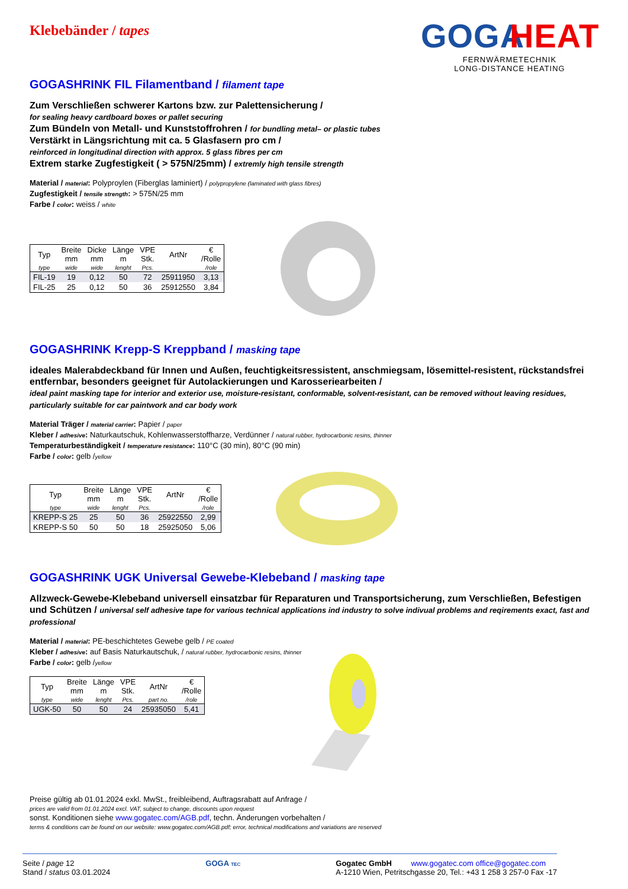Klebebänder / tapes
GOGA
HEAT
FERNWÄRMETECHNIK
LONG-DISTANCE HEATING
GOGASHRINK FIL Filamentband / filament tape
Zum Verschließen schwerer Kartons bzw. zur Palettensicherung /
for sealing heavy cardboard boxes or pallet securing
Zum Bündeln von Metall- und Kunststoffrohren / for bundling metal– or plastic tubes
Verstärkt in Längsrichtung mit ca. 5 Glasfasern pro cm /
reinforced in longitudinal direction with approx. 5 glass fibres per cm
Extrem starke Zugfestigkeit ( > 575N/25mm) / extremly high tensile strength
Material / material: Polyproylen (Fiberglas laminiert) / polypropylene (laminated with glass fibres)
Zugfestigkeit / tensile strength: > 575N/25 mm
Farbe / color: weiss / white
| Typ | Breite mm | Dicke mm | Länge m | VPE Stk. | ArtNr | € /Rolle |
| --- | --- | --- | --- | --- | --- | --- |
| type | wide | wide | lenght | Pcs. | | /role |
| FIL-19 | 19 | 0,12 | 50 | 72 | 25911950 | 3,13 |
| FIL-25 | 25 | 0,12 | 50 | 36 | 25912550 | 3,84 |
GOGASHRINK Krepp-S Kreppband / masking tape
ideales Malerabdeckband für Innen und Außen, feuchtigkeitsressistent, anschmiegsam, lösemittel-resistent, rückstandsfrei entfernbar, besonders geeignet für Autolackierungen und Karosseriearbeiten /
ideal paint masking tape for interior and exterior use, moisture-resistant, conformable, solvent-resistant, can be removed without leaving residues, particularly suitable for car paintwork and car body work
Material Träger / material carrier: Papier / paper
Kleber / adhesive: Naturkautschuk, Kohlenwasserstoffharze, Verdünner / natural rubber, hydrocarbonic resins, thinner
Temperaturbeständigkeit / temperature resistance: 110°C (30 min), 80°C (90 min)
Farbe / color: gelb /yellow
| Typ | Breite mm | Länge m | VPE Stk. | ArtNr | € /Rolle |
| --- | --- | --- | --- | --- | --- |
| type | wide | lenght | Pcs. | | /role |
| KREPP-S 25 | 25 | 50 | 36 | 25922550 | 2,99 |
| KREPP-S 50 | 50 | 50 | 18 | 25925050 | 5,06 |
GOGASHRINK UGK Universal Gewebe-Klebeband / masking tape
Allzweck-Gewebe-Klebeband universell einsatzbar für Reparaturen und Transportsicherung, zum Verschließen, Befestigen und Schützen / universal self adhesive tape for various technical applications ind industry to solve indivual problems and reqirements exact, fast and professional
Material / material: PE-beschichtetes Gewebe gelb / PE coated
Kleber / adhesive: auf Basis Naturkautschuk, / natural rubber, hydrocarbonic resins, thinner
Farbe / color: gelb /yellow
| Typ | Breite mm | Länge m | VPE Stk. | ArtNr | € /Rolle |
| --- | --- | --- | --- | --- | --- |
| type | wide | lenght | Pcs. | part no. | /role |
| UGK-50 | 50 | 50 | 24 | 25935050 | 5,41 |
Preise gültig ab 01.01.2024 exkl. MwSt., freibleibend, Auftragsrabatt auf Anfrage /
prices are valid from 01.01.2024 excl. VAT, subject to change, discounts upon request
sonst. Konditionen siehe www.gogatec.com/AGB.pdf, techn. Änderungen vorbehalten /
terms & conditions can be found on our website: www.gogatec.com/AGB.pdf; error, technical modifications and variations are reserved
Seite / page 12
Stand / status 03.01.2024
GOGA TEC
Gogatec GmbH www.gogatec.com office@gogatec.com
A-1210 Wien, Petritschgasse 20, Tel.: +43 1 258 3 257-0 Fax -17